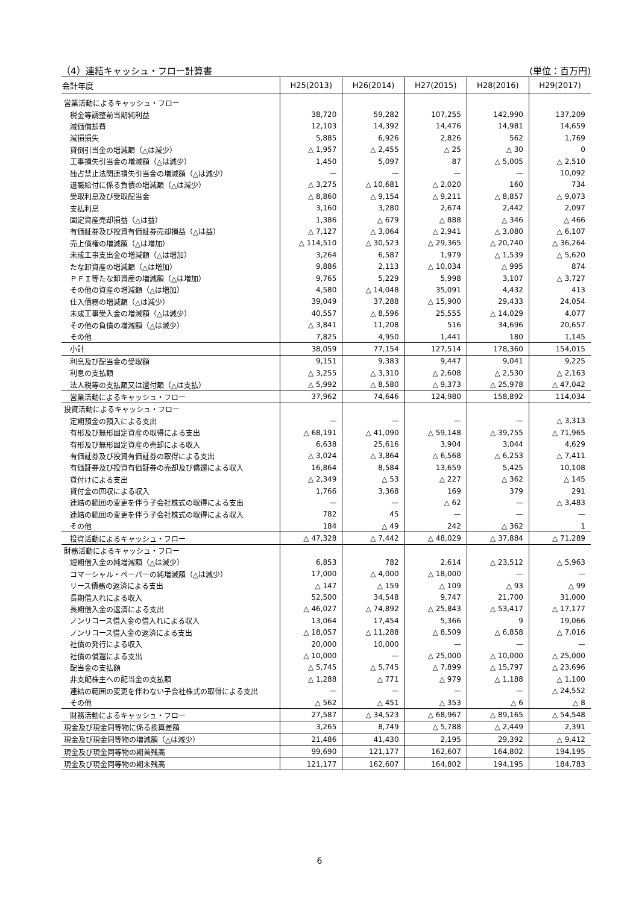（4）連結キャッシュ・フロー計算書 (単位：百万円)
| 会計年度 | H25(2013) | H26(2014) | H27(2015) | H28(2016) | H29(2017) |
| --- | --- | --- | --- | --- | --- |
| 営業活動によるキャッシュ・フロー | | | | | |
| 税金等調整前当期純利益 | 38,720 | 59,282 | 107,255 | 142,990 | 137,209 |
| 減価償却費 | 12,103 | 14,392 | 14,476 | 14,981 | 14,659 |
| 減損損失 | 5,885 | 6,926 | 2,826 | 562 | 1,769 |
| 貸倒引当金の増減額（△は減少） | △ 1,957 | △ 2,455 | △ 25 | △ 30 | 0 |
| 工事損失引当金の増減額（△は減少） | 1,450 | 5,097 | 87 | △ 5,005 | △ 2,510 |
| 独占禁止法関連損失引当金の増減額（△は減少） | — | — | — | — | 10,092 |
| 退職給付に係る負債の増減額（△は減少） | △ 3,275 | △ 10,681 | △ 2,020 | 160 | 734 |
| 受取利息及び受取配当金 | △ 8,860 | △ 9,154 | △ 9,211 | △ 8,857 | △ 9,073 |
| 支払利息 | 3,160 | 3,280 | 2,674 | 2,442 | 2,097 |
| 固定資産売却損益（△は益） | 1,386 | △ 679 | △ 888 | △ 346 | △ 466 |
| 有価証券及び投資有価証券売却損益（△は益） | △ 7,127 | △ 3,064 | △ 2,941 | △ 3,080 | △ 6,107 |
| 売上債権の増減額（△は増加） | △ 114,510 | △ 30,523 | △ 29,365 | △ 20,740 | △ 36,264 |
| 未成工事支出金の増減額（△は増加） | 3,264 | 6,587 | 1,979 | △ 1,539 | △ 5,620 |
| たな卸資産の増減額（△は増加） | 9,886 | 2,113 | △ 10,034 | △ 995 | 874 |
| ＰＦＩ等たな卸資産の増減額（△は増加） | 9,765 | 5,229 | 5,998 | 3,107 | △ 3,727 |
| その他の資産の増減額（△は増加） | 4,580 | △ 14,048 | 35,091 | 4,432 | 413 |
| 仕入債務の増減額（△は減少） | 39,049 | 37,288 | △ 15,900 | 29,433 | 24,054 |
| 未成工事受入金の増減額（△は減少） | 40,557 | △ 8,596 | 25,555 | △ 14,029 | 4,077 |
| その他の負債の増減額（△は減少） | △ 3,841 | 11,208 | 516 | 34,696 | 20,657 |
| その他 | 7,825 | 4,950 | 1,441 | 180 | 1,145 |
| 小計 | 38,059 | 77,154 | 127,514 | 178,360 | 154,015 |
| 利息及び配当金の受取額 | 9,151 | 9,383 | 9,447 | 9,041 | 9,225 |
| 利息の支払額 | △ 3,255 | △ 3,310 | △ 2,608 | △ 2,530 | △ 2,163 |
| 法人税等の支払額又は還付額（△は支払） | △ 5,992 | △ 8,580 | △ 9,373 | △ 25,978 | △ 47,042 |
| 営業活動によるキャッシュ・フロー | 37,962 | 74,646 | 124,980 | 158,892 | 114,034 |
| 投資活動によるキャッシュ・フロー | | | | | |
| 定期預金の預入による支出 | — | — | — | — | △ 3,313 |
| 有形及び無形固定資産の取得による支出 | △ 68,191 | △ 41,090 | △ 59,148 | △ 39,755 | △ 71,965 |
| 有形及び無形固定資産の売却による収入 | 6,638 | 25,616 | 3,904 | 3,044 | 4,629 |
| 有価証券及び投資有価証券の取得による支出 | △ 3,024 | △ 3,864 | △ 6,568 | △ 6,253 | △ 7,411 |
| 有価証券及び投資有価証券の売却及び償還による収入 | 16,864 | 8,584 | 13,659 | 5,425 | 10,108 |
| 貸付けによる支出 | △ 2,349 | △ 53 | △ 227 | △ 362 | △ 145 |
| 貸付金の回収による収入 | 1,766 | 3,368 | 169 | 379 | 291 |
| 連結の範囲の変更を伴う子会社株式の取得による支出 | — | — | △ 62 | — | △ 3,483 |
| 連結の範囲の変更を伴う子会社株式の取得による収入 | 782 | 45 | — | — | — |
| その他 | 184 | △ 49 | 242 | △ 362 | 1 |
| 投資活動によるキャッシュ・フロー | △ 47,328 | △ 7,442 | △ 48,029 | △ 37,884 | △ 71,289 |
| 財務活動によるキャッシュ・フロー | | | | | |
| 短期借入金の純増減額（△は減少） | 6,853 | 782 | 2,614 | △ 23,512 | △ 5,963 |
| コマーシャル・ペーパーの純増減額（△は減少） | 17,000 | △ 4,000 | △ 18,000 | — | — |
| リース債務の返済による支出 | △ 147 | △ 159 | △ 109 | △ 93 | △ 99 |
| 長期借入れによる収入 | 52,500 | 34,548 | 9,747 | 21,700 | 31,000 |
| 長期借入金の返済による支出 | △ 46,027 | △ 74,892 | △ 25,843 | △ 53,417 | △ 17,177 |
| ノンリコース借入金の借入れによる収入 | 13,064 | 17,454 | 5,366 | 9 | 19,066 |
| ノンリコース借入金の返済による支出 | △ 18,057 | △ 11,288 | △ 8,509 | △ 6,858 | △ 7,016 |
| 社債の発行による収入 | 20,000 | 10,000 | — | — | — |
| 社債の償還による支出 | △ 10,000 | — | △ 25,000 | △ 10,000 | △ 25,000 |
| 配当金の支払額 | △ 5,745 | △ 5,745 | △ 7,899 | △ 15,797 | △ 23,696 |
| 非支配株主への配当金の支払額 | △ 1,288 | △ 771 | △ 979 | △ 1,188 | △ 1,100 |
| 連結の範囲の変更を伴わない子会社株式の取得による支出 | — | — | — | — | △ 24,552 |
| その他 | △ 562 | △ 451 | △ 353 | △ 6 | △ 8 |
| 財務活動によるキャッシュ・フロー | 27,587 | △ 34,523 | △ 68,967 | △ 89,165 | △ 54,548 |
| 現金及び現金同等物に係る換算差額 | 3,265 | 8,749 | △ 5,788 | △ 2,449 | 2,391 |
| 現金及び現金同等物の増減額（△は減少） | 21,486 | 41,430 | 2,195 | 29,392 | △ 9,412 |
| 現金及び現金同等物の期首残高 | 99,690 | 121,177 | 162,607 | 164,802 | 194,195 |
| 現金及び現金同等物の期末残高 | 121,177 | 162,607 | 164,802 | 194,195 | 184,783 |
6